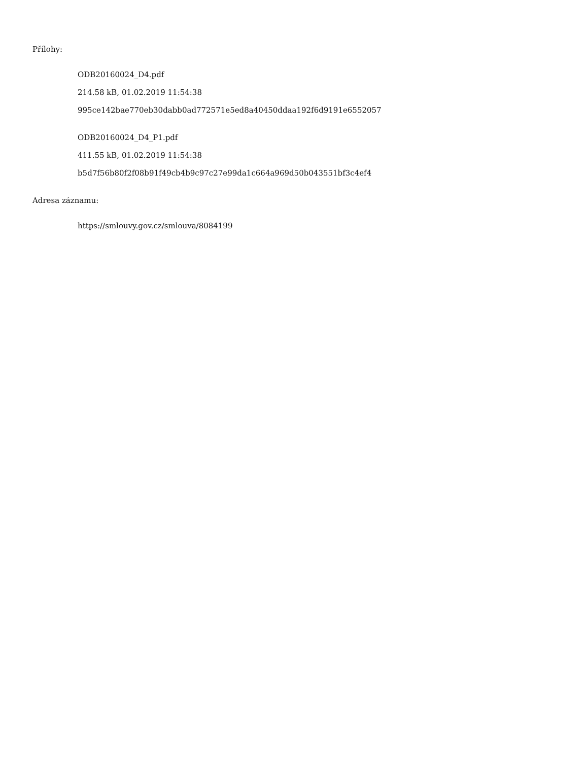Přílohy:
ODB20160024_D4.pdf
214.58 kB, 01.02.2019 11:54:38
995ce142bae770eb30dabb0ad772571e5ed8a40450ddaa192f6d9191e6552057
ODB20160024_D4_P1.pdf
411.55 kB, 01.02.2019 11:54:38
b5d7f56b80f2f08b91f49cb4b9c97c27e99da1c664a969d50b043551bf3c4ef4
Adresa záznamu:
https://smlouvy.gov.cz/smlouva/8084199